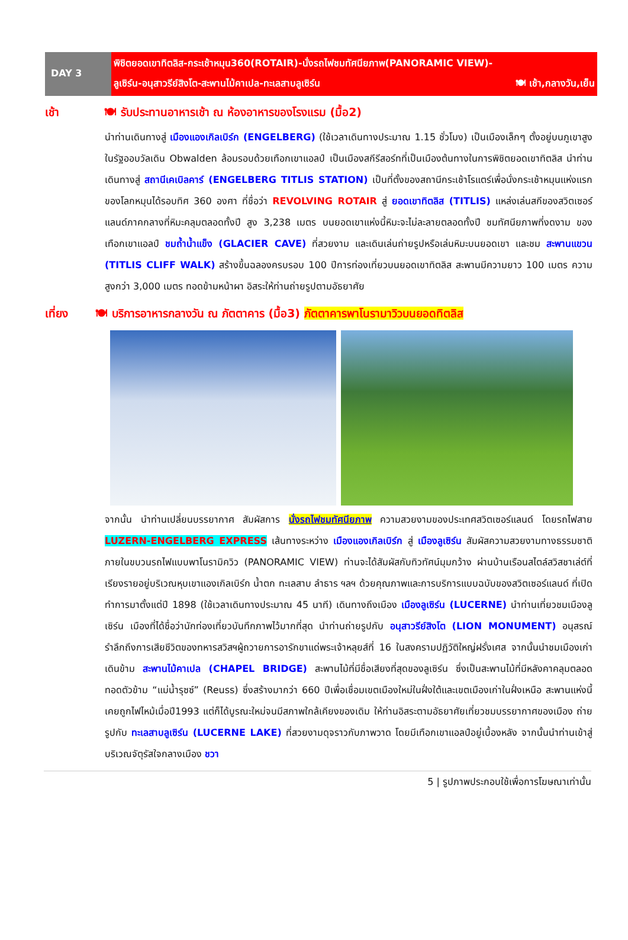DAY 3
พิชิตยอดเขาทิตลิส-กระเช้าหมุน360(ROTAIR)-นั่งรถไฟชมทัศนียภาพ(PANORAMIC VIEW)-
ลูเซิร์น-อนุสาวรีย์สิงโต-สะพานไม้คาเปล-ทะเลสาบลูเซิร์น 🍽 เช้า,กลางวัน,เย็น
เช้า 🍽 รับประทานอาหารเช้า ณ ห้องอาหารของโรงแรม (มื้อ2)
นำท่านเดินทางสู่ เมืองแองเกิลเบิร์ก (ENGELBERG) (ใช้เวลาเดินทางประมาณ 1.15 ชั่วโมง) เป็นเมืองเล็กๆ ตั้งอยู่บนภูเขาสูงในรัฐออบวัลเดิน Obwalden ล้อมรอบด้วยเทือกเขาแอลป์ เป็นเมืองสกีรีสอร์ทที่เป็นเมืองต้นทางในการพิชิตยอดเขาทิตลิส นำท่านเดินทางสู่ สถานีเคเบิลคาร์ (ENGELBERG TITLIS STATION) เป็นที่ตั้งของสถานีกระเช้าโรแตร์เพื่อนั่งกระเช้าหมุนแห่งแรกของโลกหมุนได้รอบทิศ 360 องศา ที่ชื่อว่า REVOLVING ROTAIR สู่ ยอดเขาทิตลิส (TITLIS) แหล่งเล่นสกีของสวิตเซอร์แลนด์ภาคกลางที่หิมะคลุมตลอดทั้งปี สูง 3,238 เมตร บนยอดเขาแห่งนี้หิมะจะไม่ละลายตลอดทั้งปี ชมทัศนียภาพที่งดงาม ของเทือกเขาแอลป์ ชมถ้ำน้ำแข็ง (GLACIER CAVE) ที่สวยงาม และเดินเล่นถ่ายรูปหรือเล่นหิมะบนยอดเขา และชม สะพานแขวน (TITLIS CLIFF WALK) สร้างขึ้นฉลองครบรอบ 100 ปีการท่องเที่ยวบนยอดเขาทิตลิส สะพานมีความยาว 100 เมตร ความสูงกว่า 3,000 เมตร ทอดข้ามหน้าผา อิสระให้ท่านถ่ายรูปตามอัธยาศัย
เที่ยง 🍽 บริการอาหารกลางวัน ณ ภัตตาคาร (มื้อ3) ภัตตาคารพาโนรามาวิวบนยอดทิตลิส
จากนั้น นำท่านเปลี่ยนบรรยากาศ สัมผัสการ นั่งรถไฟชมทัศนียภาพ ความสวยงามของประเทศสวิตเซอร์แลนด์ โดยรถไฟสาย LUZERN-ENGELBERG EXPRESS เส้นทางระหว่าง เมืองแองเกิลเบิร์ก สู่ เมืองลูเซิร์น สัมผัสความสวยงามทางธรรมชาติภายในขบวนรถไฟแบบพาโนรามิควิว (PANORAMIC VIEW) ท่านจะได้สัมผัสกับทิวทัศน์มุมกว้าง ผ่านบ้านเรือนสไตล์สวิสชาเล่ต์ที่เรียงรายอยู่บริเวณหุบเขาแองเกิลเบิร์ก น้ำตก ทะเลสาบ ลำธาร ฯลฯ ด้วยคุณภาพและการบริการแบบฉบับของสวิตเซอร์แลนด์ ที่เปิดทำการมาตั้งแต่ปี 1898 (ใช้เวลาเดินทางประมาณ 45 นาที) เดินทางถึงเมือง เมืองลูเซิร์น (LUCERNE) นำท่านเที่ยวชมเมืองลูเซิร์น เมืองที่ได้ชื่อว่านักท่องเที่ยวบันทึกภาพไว้มากที่สุด นำท่านถ่ายรูปกับ อนุสาวรีย์สิงโต (LION MONUMENT) อนุสรณ์รำลึกถึงการเสียชีวิตของทหารสวิสฯผู้ถวายการอารักขาแด่พระเจ้าหลุยส์ที่ 16 ในสงครามปฏิวัติใหญ่ฝรั่งเศส จากนั้นนำชมเมืองเก่า เดินข้าม สะพานไม้คาเปล (CHAPEL BRIDGE) สะพานไม้ที่มีชื่อเสียงที่สุดของลูเซิร์น ซึ่งเป็นสะพานไม้ที่มีหลังคาคลุมตลอดทอดตัวข้าม “แม่น้ำรุซซ์” (Reuss) ซึ่งสร้างมากว่า 660 ปีเพื่อเชื่อมเขตเมืองใหม่ในฝั่งใต้และเขตเมืองเก่าในฝั่งเหนือ สะพานแห่งนี้เคยถูกไฟไหม้เมื่อปี1993 แต่ก็ได้บูรณะใหม่จนมีสภาพใกล้เคียงของเดิม ให้ท่านอิสระตามอัธยาศัยเที่ยวชมบรรยากาศของเมือง ถ่ายรูปกับ ทะเลสาบลูเซิร์น (LUCERNE LAKE) ที่สวยงามดุจราวกับภาพวาด โดยมีเทือกเขาแอลป์อยู่เบื้องหลัง จากนั้นนำท่านเข้าสู่บริเวณจัตุรัสใจกลางเมือง ชวา
5 | รูปภาพประกอบใช้เพื่อการโฆษณาเท่านั้น